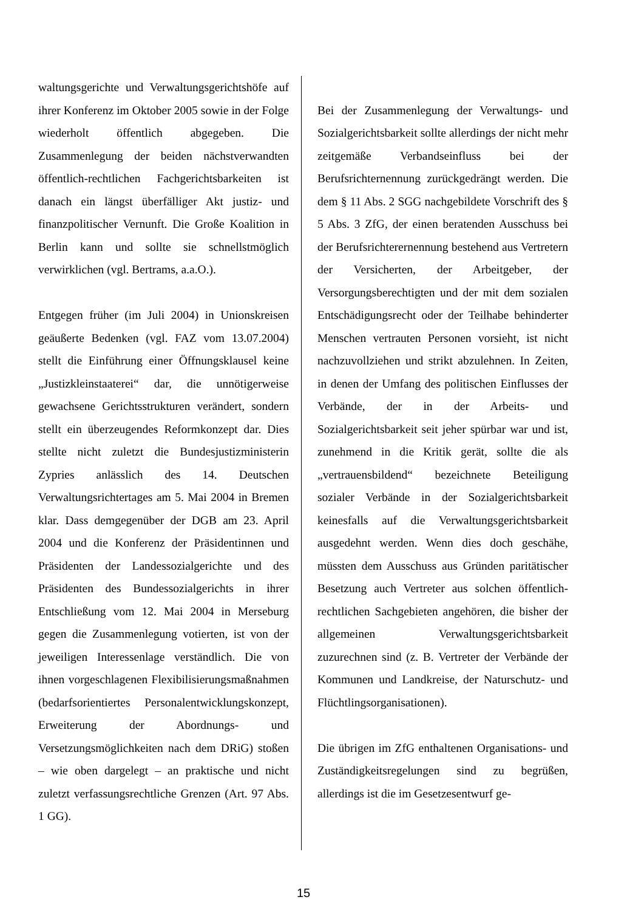waltungsgerichte und Verwaltungsgerichtshöfe auf ihrer Konferenz im Oktober 2005 sowie in der Folge wiederholt öffentlich abgegeben. Die Zusammenlegung der beiden nächstverwandten öffentlich-rechtlichen Fachgerichtsbarkeiten ist danach ein längst überfälliger Akt justiz- und finanzpolitischer Vernunft. Die Große Koalition in Berlin kann und sollte sie schnellstmöglich verwirklichen (vgl. Bertrams, a.a.O.).
Entgegen früher (im Juli 2004) in Unionskreisen geäußerte Bedenken (vgl. FAZ vom 13.07.2004) stellt die Einführung einer Öffnungsklausel keine „Justizkleinstaaterei“ dar, die unnötigerweise gewachsene Gerichtsstrukturen verändert, sondern stellt ein überzeugendes Reformkonzept dar. Dies stellte nicht zuletzt die Bundesjustizministerin Zypries anlässlich des 14. Deutschen Verwaltungsrichtertages am 5. Mai 2004 in Bremen klar. Dass demgegenüber der DGB am 23. April 2004 und die Konferenz der Präsidentinnen und Präsidenten der Landessozialgerichte und des Präsidenten des Bundessozialgerichts in ihrer Entschließung vom 12. Mai 2004 in Merseburg gegen die Zusammenlegung votierten, ist von der jeweiligen Interessenlage verständlich. Die von ihnen vorgeschlagenen Flexibilisierungsmaßnahmen (bedarfsorientiertes Personalentwicklungskonzept, Erweiterung der Abordnungs- und Versetzungsmöglichkeiten nach dem DRiG) stoßen – wie oben dargelegt – an praktische und nicht zuletzt verfassungsrechtliche Grenzen (Art. 97 Abs. 1 GG).
Bei der Zusammenlegung der Verwaltungs- und Sozialgerichtsbarkeit sollte allerdings der nicht mehr zeitgemäße Verbandseinfluss bei der Berufsrichternennung zurückgedrängt werden. Die dem § 11 Abs. 2 SGG nachgebildete Vorschrift des § 5 Abs. 3 ZfG, der einen beratenden Ausschuss bei der Berufsrichterernennung bestehend aus Vertretern der Versicherten, der Arbeitgeber, der Versorgungsberechtigten und der mit dem sozialen Entschädigungsrecht oder der Teilhabe behinderter Menschen vertrauten Personen vorsieht, ist nicht nachzuvollziehen und strikt abzulehnen. In Zeiten, in denen der Umfang des politischen Einflusses der Verbände, der in der Arbeits- und Sozialgerichtsbarkeit seit jeher spürbar war und ist, zunehmend in die Kritik gerät, sollte die als „vertrauensbildend“ bezeichnete Beteiligung sozialer Verbände in der Sozialgerichtsbarkeit keinesfalls auf die Verwaltungsgerichtsbarkeit ausgedehnt werden. Wenn dies doch geschähe, müssten dem Ausschuss aus Gründen paritätischer Besetzung auch Vertreter aus solchen öffentlich-rechtlichen Sachgebieten angehören, die bisher der allgemeinen Verwaltungsgerichtsbarkeit zuzurechnen sind (z. B. Vertreter der Verbände der Kommunen und Landkreise, der Naturschutz- und Flüchtlingsorganisationen).
Die übrigen im ZfG enthaltenen Organisations- und Zuständigkeitsregelungen sind zu begrüßen, allerdings ist die im Gesetzesentwurf ge-
15